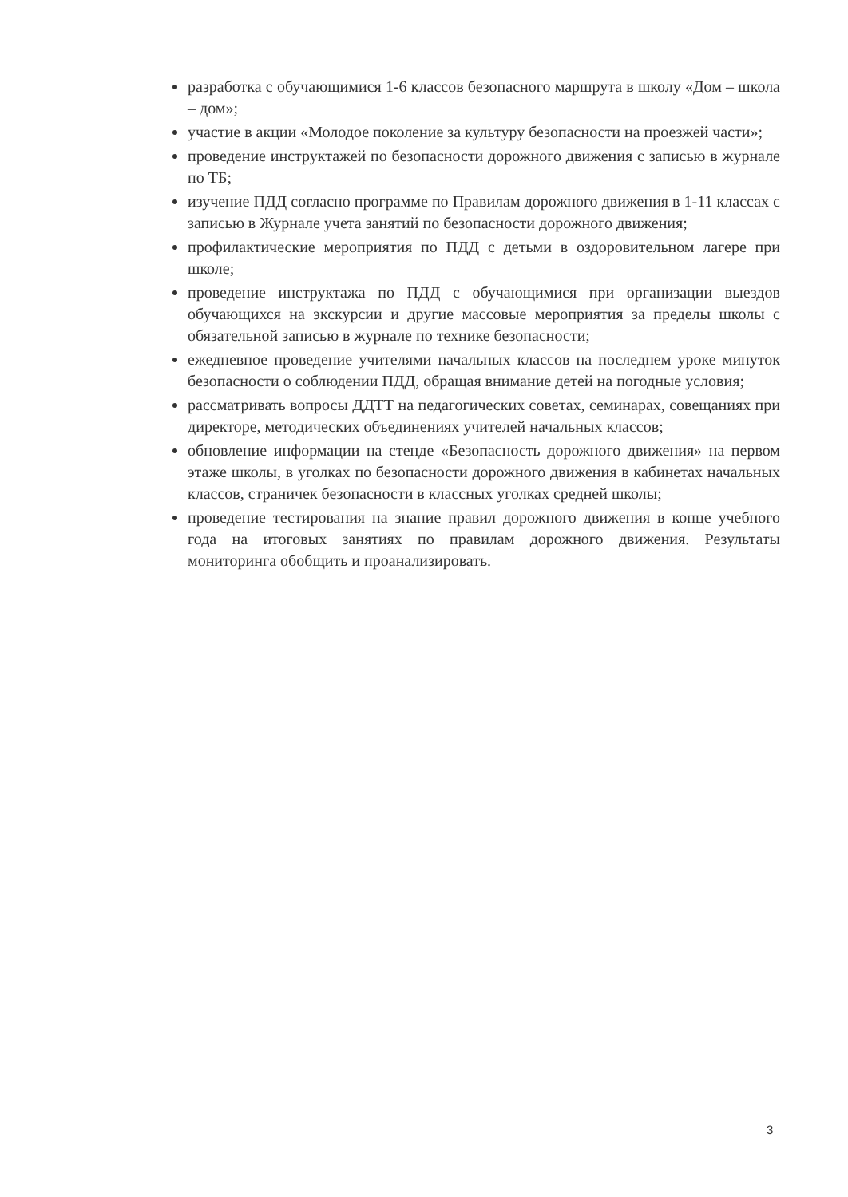разработка с обучающимися 1-6 классов безопасного маршрута в школу «Дом – школа – дом»;
участие в акции «Молодое поколение за культуру безопасности на проезжей части»;
проведение инструктажей по безопасности дорожного движения с записью в журнале по ТБ;
изучение ПДД согласно программе по Правилам дорожного движения в 1-11 классах с записью в Журнале учета занятий по безопасности дорожного движения;
профилактические мероприятия по ПДД с детьми в оздоровительном лагере при школе;
проведение инструктажа по ПДД с обучающимися при организации выездов обучающихся на экскурсии и другие массовые мероприятия за пределы школы с обязательной записью в журнале по технике безопасности;
ежедневное проведение учителями начальных классов на последнем уроке минуток безопасности о соблюдении ПДД, обращая внимание детей на погодные условия;
рассматривать вопросы ДДТТ на педагогических советах, семинарах, совещаниях при директоре, методических объединениях учителей начальных классов;
обновление информации на стенде «Безопасность дорожного движения» на первом этаже школы, в уголках по безопасности дорожного движения в кабинетах начальных классов, страничек безопасности в классных уголках средней школы;
проведение тестирования на знание правил дорожного движения в конце учебного года на итоговых занятиях по правилам дорожного движения. Результаты мониторинга обобщить и проанализировать.
3